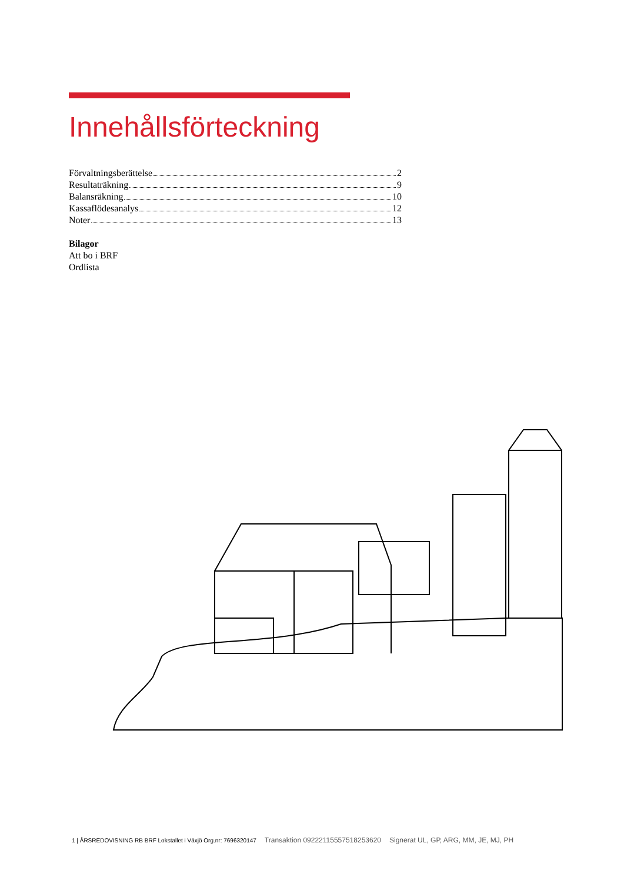Innehållsförteckning
Förvaltningsberättelse 2
Resultaträkning 9
Balansräkning 10
Kassaflödesanalys 12
Noter 13
Bilagor
Att bo i BRF
Ordlista
1 | ÅRSREDOVISNING RB BRF Lokstallet i Växjö Org.nr: 7696320147 Transaktion 09222115557518253620 Signerat UL, GP, ARG, MM, JE, MJ, PH